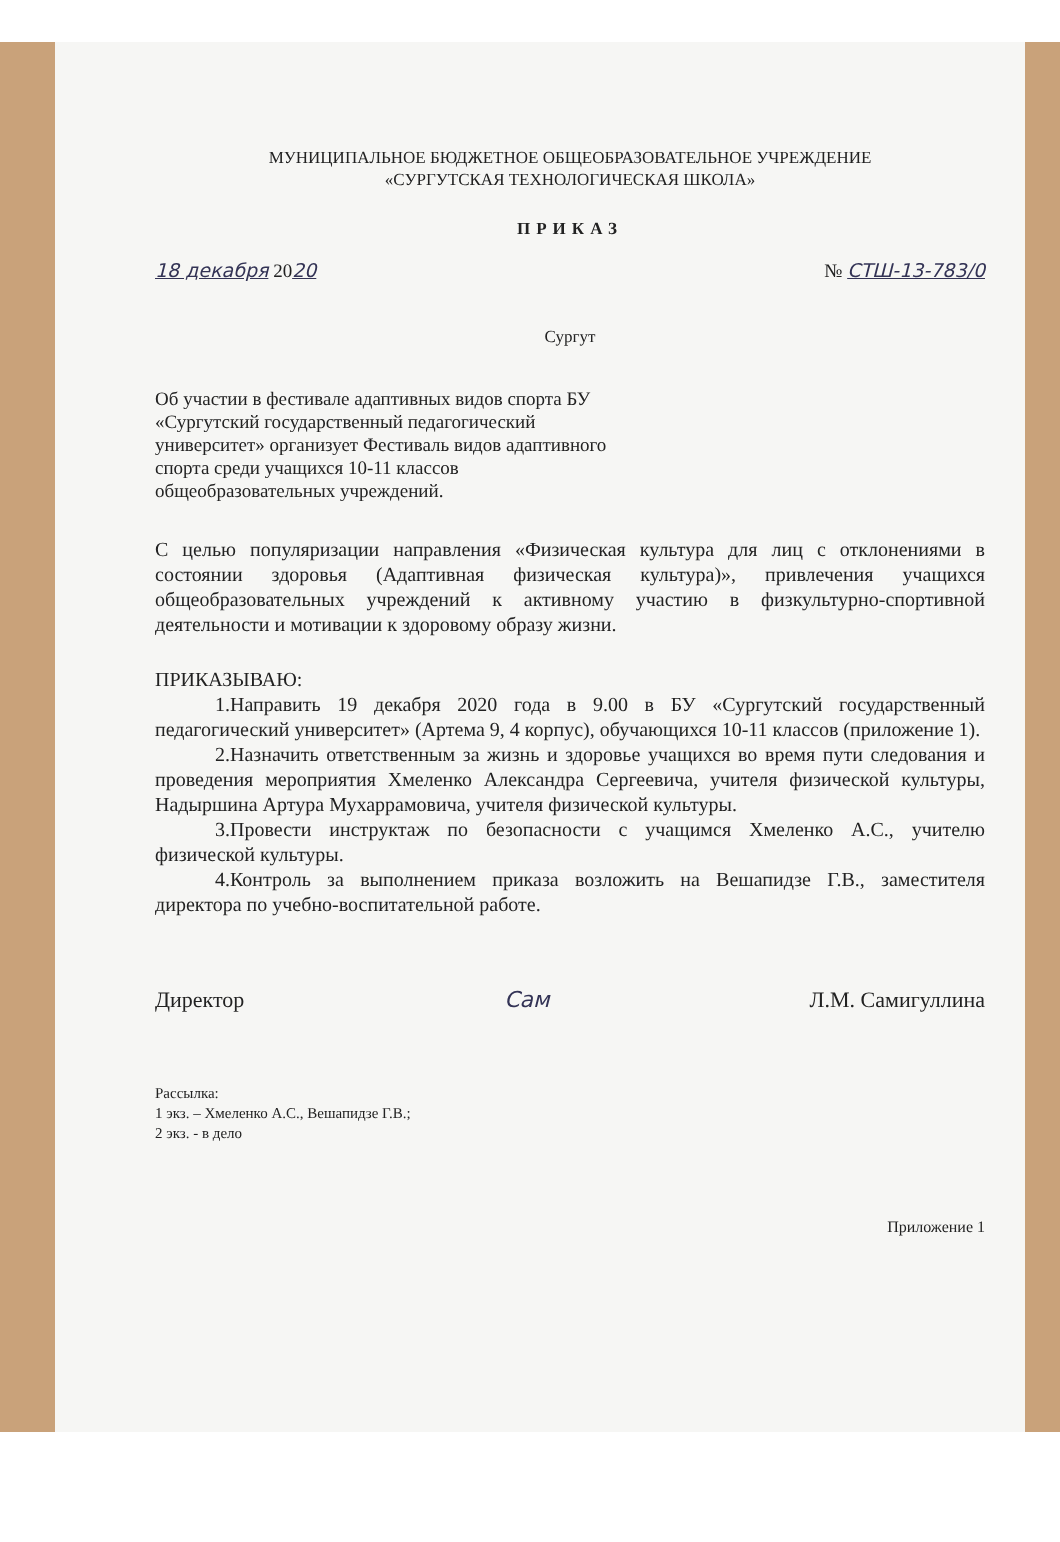МУНИЦИПАЛЬНОЕ БЮДЖЕТНОЕ ОБЩЕОБРАЗОВАТЕЛЬНОЕ УЧРЕЖДЕНИЕ
«СУРГУТСКАЯ ТЕХНОЛОГИЧЕСКАЯ ШКОЛА»
ПРИКАЗ
18 декабря 2020 № СТШ-13-783/0
Сургут
Об участии в фестивале адаптивных видов спорта БУ «Сургутский государственный педагогический университет» организует Фестиваль видов адаптивного спорта среди учащихся 10-11 классов общеобразовательных учреждений.
С целью популяризации направления «Физическая культура для лиц с отклонениями в состоянии здоровья (Адаптивная физическая культура)», привлечения учащихся общеобразовательных учреждений к активному участию в физкультурно-спортивной деятельности и мотивации к здоровому образу жизни.
ПРИКАЗЫВАЮ:
1.Направить 19 декабря 2020 года в 9.00 в БУ «Сургутский государственный педагогический университет» (Артема 9, 4 корпус), обучающихся 10-11 классов (приложение 1).
2.Назначить ответственным за жизнь и здоровье учащихся во время пути следования и проведения мероприятия Хмеленко Александра Сергеевича, учителя физической культуры, Надыршина Артура Мухаррамовича, учителя физической культуры.
3.Провести инструктаж по безопасности с учащимся Хмеленко А.С., учителю физической культуры.
4.Контроль за выполнением приказа возложить на Вешапидзе Г.В., заместителя директора по учебно-воспитательной работе.
Директор Сам Л.М. Самигуллина
Рассылка:
1 экз. – Хмеленко А.С., Вешапидзе Г.В.;
2 экз. - в дело
Приложение 1